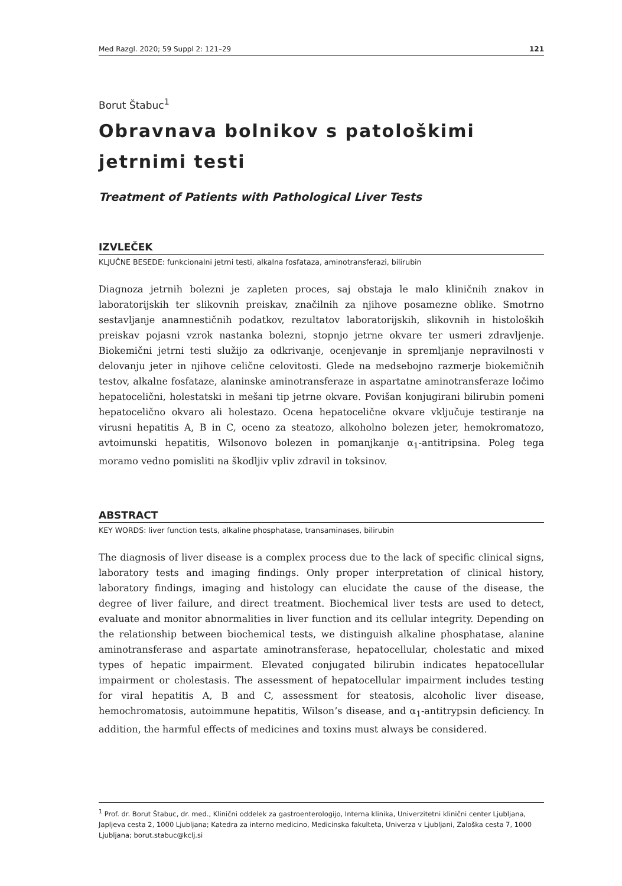Med Razgl. 2020; 59 Suppl 2: 121–29 121
Borut Štabuc<sup>1</sup>
Obravnava bolnikov s patološkimi jetrnimi testi
Treatment of Patients with Pathological Liver Tests
IZVLEČEK
KLJUČNE BESEDE: funkcionalni jetrni testi, alkalna fosfataza, aminotransferazi, bilirubin
Diagnoza jetrnih bolezni je zapleten proces, saj obstaja le malo kliničnih znakov in laboratorijskih ter slikovnih preiskav, značilnih za njihove posamezne oblike. Smotrno sestavljanje anamnestičnih podatkov, rezultatov laboratorijskih, slikovnih in histoloških preiskav pojasni vzrok nastanka bolezni, stopnjo jetrne okvare ter usmeri zdravljenje. Biokemični jetrni testi služijo za odkrivanje, ocenjevanje in spremljanje nepravilnosti v delovanju jeter in njihove celične celovitosti. Glede na medsebojno razmerje biokemičnih testov, alkalne fosfataze, alaninske aminotransferaze in aspartatne aminotransferaze ločimo hepatocelični, holestatski in mešani tip jetrne okvare. Povišan konjugirani bilirubin pomeni hepatocelično okvaro ali holestazo. Ocena hepatocelične okvare vključuje testiranje na virusni hepatitis A, B in C, oceno za steatozo, alkoholno bolezen jeter, hemokromatozo, avtoimunski hepatitis, Wilsonovo bolezen in pomanjkanje α<sub>1</sub>-antitripsina. Poleg tega moramo vedno pomisliti na škodljiv vpliv zdravil in toksinov.
ABSTRACT
KEY WORDS: liver function tests, alkaline phosphatase, transaminases, bilirubin
The diagnosis of liver disease is a complex process due to the lack of specific clinical signs, laboratory tests and imaging findings. Only proper interpretation of clinical history, laboratory findings, imaging and histology can elucidate the cause of the disease, the degree of liver failure, and direct treatment. Biochemical liver tests are used to detect, evaluate and monitor abnormalities in liver function and its cellular integrity. Depending on the relationship between biochemical tests, we distinguish alkaline phosphatase, alanine aminotransferase and aspartate aminotransferase, hepatocellular, cholestatic and mixed types of hepatic impairment. Elevated conjugated bilirubin indicates hepatocellular impairment or cholestasis. The assessment of hepatocellular impairment includes testing for viral hepatitis A, B and C, assessment for steatosis, alcoholic liver disease, hemochromatosis, autoimmune hepatitis, Wilson’s disease, and α<sub>1</sub>-antitrypsin deficiency. In addition, the harmful effects of medicines and toxins must always be considered.
<sup>1</sup> Prof. dr. Borut Štabuc, dr. med., Klinični oddelek za gastroenterologijo, Interna klinika, Univerzitetni klinični center Ljubljana, Japljeva cesta 2, 1000 Ljubljana; Katedra za interno medicino, Medicinska fakulteta, Univerza v Ljubljani, Zaloška cesta 7, 1000 Ljubljana; borut.stabuc@kclj.si